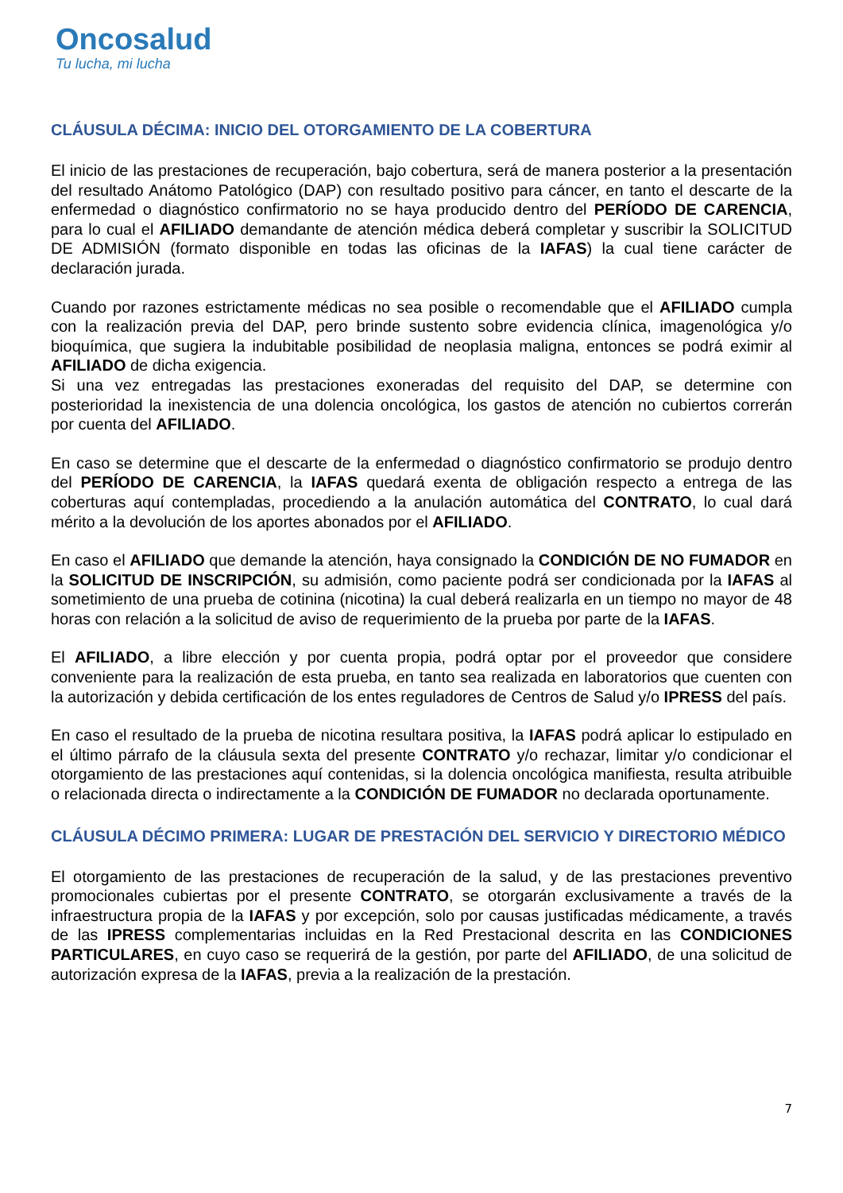Oncosalud
Tu lucha, mi lucha
CLÁUSULA DÉCIMA: INICIO DEL OTORGAMIENTO DE LA COBERTURA
El inicio de las prestaciones de recuperación, bajo cobertura, será de manera posterior a la presentación del resultado Anátomo Patológico (DAP) con resultado positivo para cáncer, en tanto el descarte de la enfermedad o diagnóstico confirmatorio no se haya producido dentro del PERÍODO DE CARENCIA, para lo cual el AFILIADO demandante de atención médica deberá completar y suscribir la SOLICITUD DE ADMISIÓN (formato disponible en todas las oficinas de la IAFAS) la cual tiene carácter de declaración jurada.
Cuando por razones estrictamente médicas no sea posible o recomendable que el AFILIADO cumpla con la realización previa del DAP, pero brinde sustento sobre evidencia clínica, imagenológica y/o bioquímica, que sugiera la indubitable posibilidad de neoplasia maligna, entonces se podrá eximir al AFILIADO de dicha exigencia.
Si una vez entregadas las prestaciones exoneradas del requisito del DAP, se determine con posterioridad la inexistencia de una dolencia oncológica, los gastos de atención no cubiertos correrán por cuenta del AFILIADO.
En caso se determine que el descarte de la enfermedad o diagnóstico confirmatorio se produjo dentro del PERÍODO DE CARENCIA, la IAFAS quedará exenta de obligación respecto a entrega de las coberturas aquí contempladas, procediendo a la anulación automática del CONTRATO, lo cual dará mérito a la devolución de los aportes abonados por el AFILIADO.
En caso el AFILIADO que demande la atención, haya consignado la CONDICIÓN DE NO FUMADOR en la SOLICITUD DE INSCRIPCIÓN, su admisión, como paciente podrá ser condicionada por la IAFAS al sometimiento de una prueba de cotinina (nicotina) la cual deberá realizarla en un tiempo no mayor de 48 horas con relación a la solicitud de aviso de requerimiento de la prueba por parte de la IAFAS.
El AFILIADO, a libre elección y por cuenta propia, podrá optar por el proveedor que considere conveniente para la realización de esta prueba, en tanto sea realizada en laboratorios que cuenten con la autorización y debida certificación de los entes reguladores de Centros de Salud y/o IPRESS del país.
En caso el resultado de la prueba de nicotina resultara positiva, la IAFAS podrá aplicar lo estipulado en el último párrafo de la cláusula sexta del presente CONTRATO y/o rechazar, limitar y/o condicionar el otorgamiento de las prestaciones aquí contenidas, si la dolencia oncológica manifiesta, resulta atribuible o relacionada directa o indirectamente a la CONDICIÓN DE FUMADOR no declarada oportunamente.
CLÁUSULA DÉCIMO PRIMERA: LUGAR DE PRESTACIÓN DEL SERVICIO Y DIRECTORIO MÉDICO
El otorgamiento de las prestaciones de recuperación de la salud, y de las prestaciones preventivo promocionales cubiertas por el presente CONTRATO, se otorgarán exclusivamente a través de la infraestructura propia de la IAFAS y por excepción, solo por causas justificadas médicamente, a través de las IPRESS complementarias incluidas en la Red Prestacional descrita en las CONDICIONES PARTICULARES, en cuyo caso se requerirá de la gestión, por parte del AFILIADO, de una solicitud de autorización expresa de la IAFAS, previa a la realización de la prestación.
7